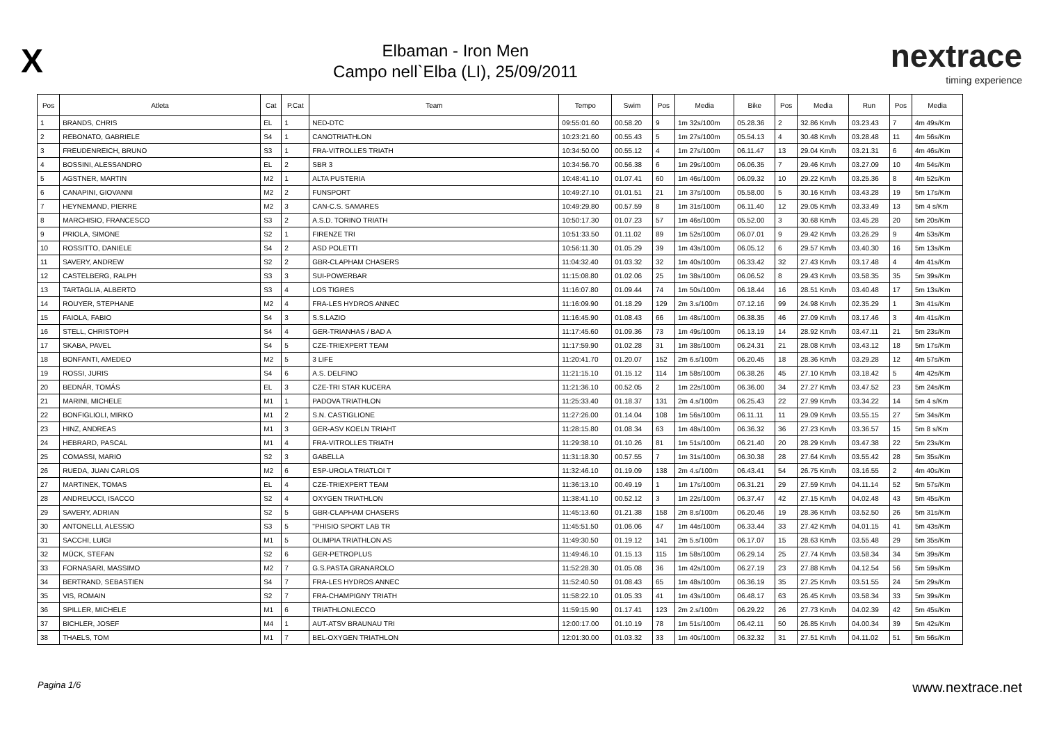X
Elbaman - Iron Men
Campo nell`Elba (LI), 25/09/2011
nextrace
timing experience
| Pos | Atleta | Cat | P.Cat | Team | Tempo | Swim | Pos | Media | Bike | Pos | Media | Run | Pos | Media |
| --- | --- | --- | --- | --- | --- | --- | --- | --- | --- | --- | --- | --- | --- | --- |
| 1 | BRANDS, CHRIS | EL | 1 | NED-DTC | 09:55:01.60 | 00.58.20 | 9 | 1m 32s/100m | 05.28.36 | 2 | 32.86 Km/h | 03.23.43 | 7 | 4m 49s/Km |
| 2 | REBONATO, GABRIELE | S4 | 1 | CANOTRIATHLON | 10:23:21.60 | 00.55.43 | 5 | 1m 27s/100m | 05.54.13 | 4 | 30.48 Km/h | 03.28.48 | 11 | 4m 56s/Km |
| 3 | FREUDENREICH, BRUNO | S3 | 1 | FRA-VITROLLES TRIATH | 10:34:50.00 | 00.55.12 | 4 | 1m 27s/100m | 06.11.47 | 13 | 29.04 Km/h | 03.21.31 | 6 | 4m 46s/Km |
| 4 | BOSSINI, ALESSANDRO | EL | 2 | SBR 3 | 10:34:56.70 | 00.56.38 | 6 | 1m 29s/100m | 06.06.35 | 7 | 29.46 Km/h | 03.27.09 | 10 | 4m 54s/Km |
| 5 | AGSTNER, MARTIN | M2 | 1 | ALTA PUSTERIA | 10:48:41.10 | 01.07.41 | 60 | 1m 46s/100m | 06.09.32 | 10 | 29.22 Km/h | 03.25.36 | 8 | 4m 52s/Km |
| 6 | CANAPINI, GIOVANNI | M2 | 2 | FUNSPORT | 10:49:27.10 | 01.01.51 | 21 | 1m 37s/100m | 05.58.00 | 5 | 30.16 Km/h | 03.43.28 | 19 | 5m 17s/Km |
| 7 | HEYNEMAND, PIERRE | M2 | 3 | CAN-C.S. SAMARES | 10:49:29.80 | 00.57.59 | 8 | 1m 31s/100m | 06.11.40 | 12 | 29.05 Km/h | 03.33.49 | 13 | 5m 4 s/Km |
| 8 | MARCHISIO, FRANCESCO | S3 | 2 | A.S.D. TORINO TRIATH | 10:50:17.30 | 01.07.23 | 57 | 1m 46s/100m | 05.52.00 | 3 | 30.68 Km/h | 03.45.28 | 20 | 5m 20s/Km |
| 9 | PRIOLA, SIMONE | S2 | 1 | FIRENZE TRI | 10:51:33.50 | 01.11.02 | 89 | 1m 52s/100m | 06.07.01 | 9 | 29.42 Km/h | 03.26.29 | 9 | 4m 53s/Km |
| 10 | ROSSITTO, DANIELE | S4 | 2 | ASD POLETTI | 10:56:11.30 | 01.05.29 | 39 | 1m 43s/100m | 06.05.12 | 6 | 29.57 Km/h | 03.40.30 | 16 | 5m 13s/Km |
| 11 | SAVERY, ANDREW | S2 | 2 | GBR-CLAPHAM CHASERS | 11:04:32.40 | 01.03.32 | 32 | 1m 40s/100m | 06.33.42 | 32 | 27.43 Km/h | 03.17.48 | 4 | 4m 41s/Km |
| 12 | CASTELBERG, RALPH | S3 | 3 | SUI-POWERBAR | 11:15:08.80 | 01.02.06 | 25 | 1m 38s/100m | 06.06.52 | 8 | 29.43 Km/h | 03.58.35 | 35 | 5m 39s/Km |
| 13 | TARTAGLIA, ALBERTO | S3 | 4 | LOS TIGRES | 11:16:07.80 | 01.09.44 | 74 | 1m 50s/100m | 06.18.44 | 16 | 28.51 Km/h | 03.40.48 | 17 | 5m 13s/Km |
| 14 | ROUYER, STEPHANE | M2 | 4 | FRA-LES HYDROS ANNEC | 11:16:09.90 | 01.18.29 | 129 | 2m 3.s/100m | 07.12.16 | 99 | 24.98 Km/h | 02.35.29 | 1 | 3m 41s/Km |
| 15 | FAIOLA, FABIO | S4 | 3 | S.S.LAZIO | 11:16:45.90 | 01.08.43 | 66 | 1m 48s/100m | 06.38.35 | 46 | 27.09 Km/h | 03.17.46 | 3 | 4m 41s/Km |
| 16 | STELL, CHRISTOPH | S4 | 4 | GER-TRIANHAS / BAD A | 11:17:45.60 | 01.09.36 | 73 | 1m 49s/100m | 06.13.19 | 14 | 28.92 Km/h | 03.47.11 | 21 | 5m 23s/Km |
| 17 | SKABA, PAVEL | S4 | 5 | CZE-TRIEXPERT TEAM | 11:17:59.90 | 01.02.28 | 31 | 1m 38s/100m | 06.24.31 | 21 | 28.08 Km/h | 03.43.12 | 18 | 5m 17s/Km |
| 18 | BONFANTI, AMEDEO | M2 | 5 | 3 LIFE | 11:20:41.70 | 01.20.07 | 152 | 2m 6.s/100m | 06.20.45 | 18 | 28.36 Km/h | 03.29.28 | 12 | 4m 57s/Km |
| 19 | ROSSI, JURIS | S4 | 6 | A.S. DELFINO | 11:21:15.10 | 01.15.12 | 114 | 1m 58s/100m | 06.38.26 | 45 | 27.10 Km/h | 03.18.42 | 5 | 4m 42s/Km |
| 20 | BEDNÁR, TOMÁS | EL | 3 | CZE-TRI STAR KUCERA | 11:21:36.10 | 00.52.05 | 2 | 1m 22s/100m | 06.36.00 | 34 | 27.27 Km/h | 03.47.52 | 23 | 5m 24s/Km |
| 21 | MARINI, MICHELE | M1 | 1 | PADOVA TRIATHLON | 11:25:33.40 | 01.18.37 | 131 | 2m 4.s/100m | 06.25.43 | 22 | 27.99 Km/h | 03.34.22 | 14 | 5m 4 s/Km |
| 22 | BONFIGLIOLI, MIRKO | M1 | 2 | S.N. CASTIGLIONE | 11:27:26.00 | 01.14.04 | 108 | 1m 56s/100m | 06.11.11 | 11 | 29.09 Km/h | 03.55.15 | 27 | 5m 34s/Km |
| 23 | HINZ, ANDREAS | M1 | 3 | GER-ASV KOELN TRIAHT | 11:28:15.80 | 01.08.34 | 63 | 1m 48s/100m | 06.36.32 | 36 | 27.23 Km/h | 03.36.57 | 15 | 5m 8 s/Km |
| 24 | HEBRARD, PASCAL | M1 | 4 | FRA-VITROLLES TRIATH | 11:29:38.10 | 01.10.26 | 81 | 1m 51s/100m | 06.21.40 | 20 | 28.29 Km/h | 03.47.38 | 22 | 5m 23s/Km |
| 25 | COMASSI, MARIO | S2 | 3 | GABELLA | 11:31:18.30 | 00.57.55 | 7 | 1m 31s/100m | 06.30.38 | 28 | 27.64 Km/h | 03.55.42 | 28 | 5m 35s/Km |
| 26 | RUEDA, JUAN CARLOS | M2 | 6 | ESP-UROLA TRIATLOI T | 11:32:46.10 | 01.19.09 | 138 | 2m 4.s/100m | 06.43.41 | 54 | 26.75 Km/h | 03.16.55 | 2 | 4m 40s/Km |
| 27 | MARTINEK, TOMAS | EL | 4 | CZE-TRIEXPERT TEAM | 11:36:13.10 | 00.49.19 | 1 | 1m 17s/100m | 06.31.21 | 29 | 27.59 Km/h | 04.11.14 | 52 | 5m 57s/Km |
| 28 | ANDREUCCI, ISACCO | S2 | 4 | OXYGEN TRIATHLON | 11:38:41.10 | 00.52.12 | 3 | 1m 22s/100m | 06.37.47 | 42 | 27.15 Km/h | 04.02.48 | 43 | 5m 45s/Km |
| 29 | SAVERY, ADRIAN | S2 | 5 | GBR-CLAPHAM CHASERS | 11:45:13.60 | 01.21.38 | 158 | 2m 8.s/100m | 06.20.46 | 19 | 28.36 Km/h | 03.52.50 | 26 | 5m 31s/Km |
| 30 | ANTONELLI, ALESSIO | S3 | 5 | "PHISIO SPORT LAB TR | 11:45:51.50 | 01.06.06 | 47 | 1m 44s/100m | 06.33.44 | 33 | 27.42 Km/h | 04.01.15 | 41 | 5m 43s/Km |
| 31 | SACCHI, LUIGI | M1 | 5 | OLIMPIA TRIATHLON AS | 11:49:30.50 | 01.19.12 | 141 | 2m 5.s/100m | 06.17.07 | 15 | 28.63 Km/h | 03.55.48 | 29 | 5m 35s/Km |
| 32 | MÜCK, STEFAN | S2 | 6 | GER-PETROPLUS | 11:49:46.10 | 01.15.13 | 115 | 1m 58s/100m | 06.29.14 | 25 | 27.74 Km/h | 03.58.34 | 34 | 5m 39s/Km |
| 33 | FORNASARI, MASSIMO | M2 | 7 | G.S.PASTA GRANAROLO | 11:52:28.30 | 01.05.08 | 36 | 1m 42s/100m | 06.27.19 | 23 | 27.88 Km/h | 04.12.54 | 56 | 5m 59s/Km |
| 34 | BERTRAND, SEBASTIEN | S4 | 7 | FRA-LES HYDROS ANNEC | 11:52:40.50 | 01.08.43 | 65 | 1m 48s/100m | 06.36.19 | 35 | 27.25 Km/h | 03.51.55 | 24 | 5m 29s/Km |
| 35 | VIS, ROMAIN | S2 | 7 | FRA-CHAMPIGNY TRIATH | 11:58:22.10 | 01.05.33 | 41 | 1m 43s/100m | 06.48.17 | 63 | 26.45 Km/h | 03.58.34 | 33 | 5m 39s/Km |
| 36 | SPILLER, MICHELE | M1 | 6 | TRIATHLONLECCO | 11:59:15.90 | 01.17.41 | 123 | 2m 2.s/100m | 06.29.22 | 26 | 27.73 Km/h | 04.02.39 | 42 | 5m 45s/Km |
| 37 | BICHLER, JOSEF | M4 | 1 | AUT-ATSV BRAUNAU TRI | 12:00:17.00 | 01.10.19 | 78 | 1m 51s/100m | 06.42.11 | 50 | 26.85 Km/h | 04.00.34 | 39 | 5m 42s/Km |
| 38 | THAELS, TOM | M1 | 7 | BEL-OXYGEN TRIATHLON | 12:01:30.00 | 01.03.32 | 33 | 1m 40s/100m | 06.32.32 | 31 | 27.51 Km/h | 04.11.02 | 51 | 5m 56s/Km |
Pagina 1/6 www.nextrace.net